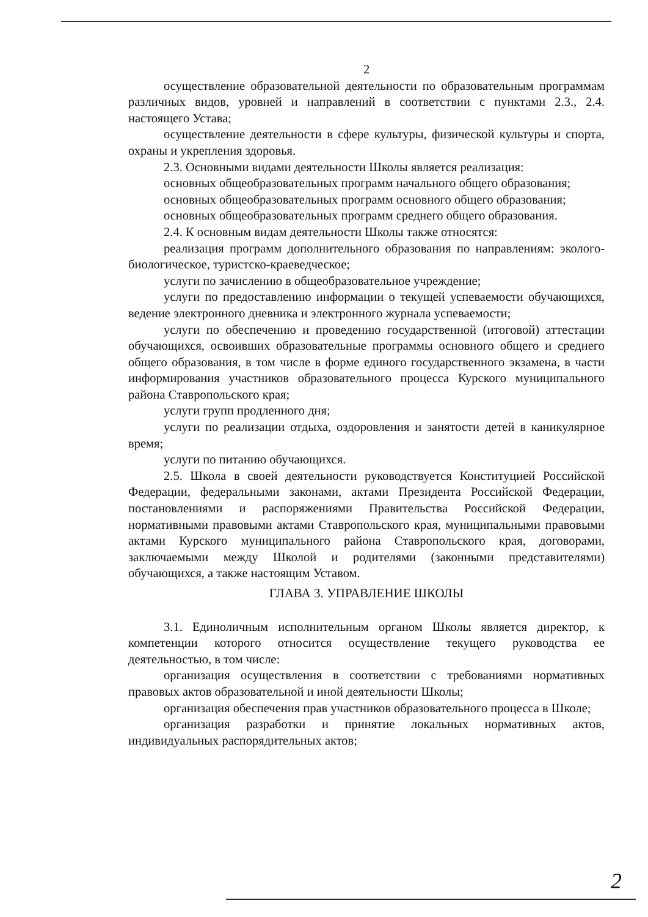2
осуществление образовательной деятельности по образовательным программам различных видов, уровней и направлений в соответствии с пунктами 2.3., 2.4. настоящего Устава;
осуществление деятельности в сфере культуры, физической культуры и спорта, охраны и укрепления здоровья.
2.3. Основными видами деятельности Школы является реализация:
основных общеобразовательных программ начального общего образования;
основных общеобразовательных программ основного общего образования;
основных общеобразовательных программ среднего общего образования.
2.4. К основным видам деятельности Школы также относятся:
реализация программ дополнительного образования по направлениям: эколого-биологическое, туристско-краеведческое;
услуги по зачислению в общеобразовательное учреждение;
услуги по предоставлению информации о текущей успеваемости обучающихся, ведение электронного дневника и электронного журнала успеваемости;
услуги по обеспечению и проведению государственной (итоговой) аттестации обучающихся, освоивших образовательные программы основного общего и среднего общего образования, в том числе в форме единого государственного экзамена, в части информирования участников образовательного процесса Курского муниципального района Ставропольского края;
услуги групп продленного дня;
услуги по реализации отдыха, оздоровления и занятости детей в каникулярное время;
услуги по питанию обучающихся.
2.5. Школа в своей деятельности руководствуется Конституцией Российской Федерации, федеральными законами, актами Президента Российской Федерации, постановлениями и распоряжениями Правительства Российской Федерации, нормативными правовыми актами Ставропольского края, муниципальными правовыми актами Курского муниципального района Ставропольского края, договорами, заключаемыми между Школой и родителями (законными представителями) обучающихся, а также настоящим Уставом.
ГЛАВА 3. УПРАВЛЕНИЕ ШКОЛЫ
3.1. Единоличным исполнительным органом Школы является директор, к компетенции которого относится осуществление текущего руководства ее деятельностью, в том числе:
организация осуществления в соответствии с требованиями нормативных правовых актов образовательной и иной деятельности Школы;
организация обеспечения прав участников образовательного процесса в Школе;
организация разработки и принятие локальных нормативных актов, индивидуальных распорядительных актов;
2